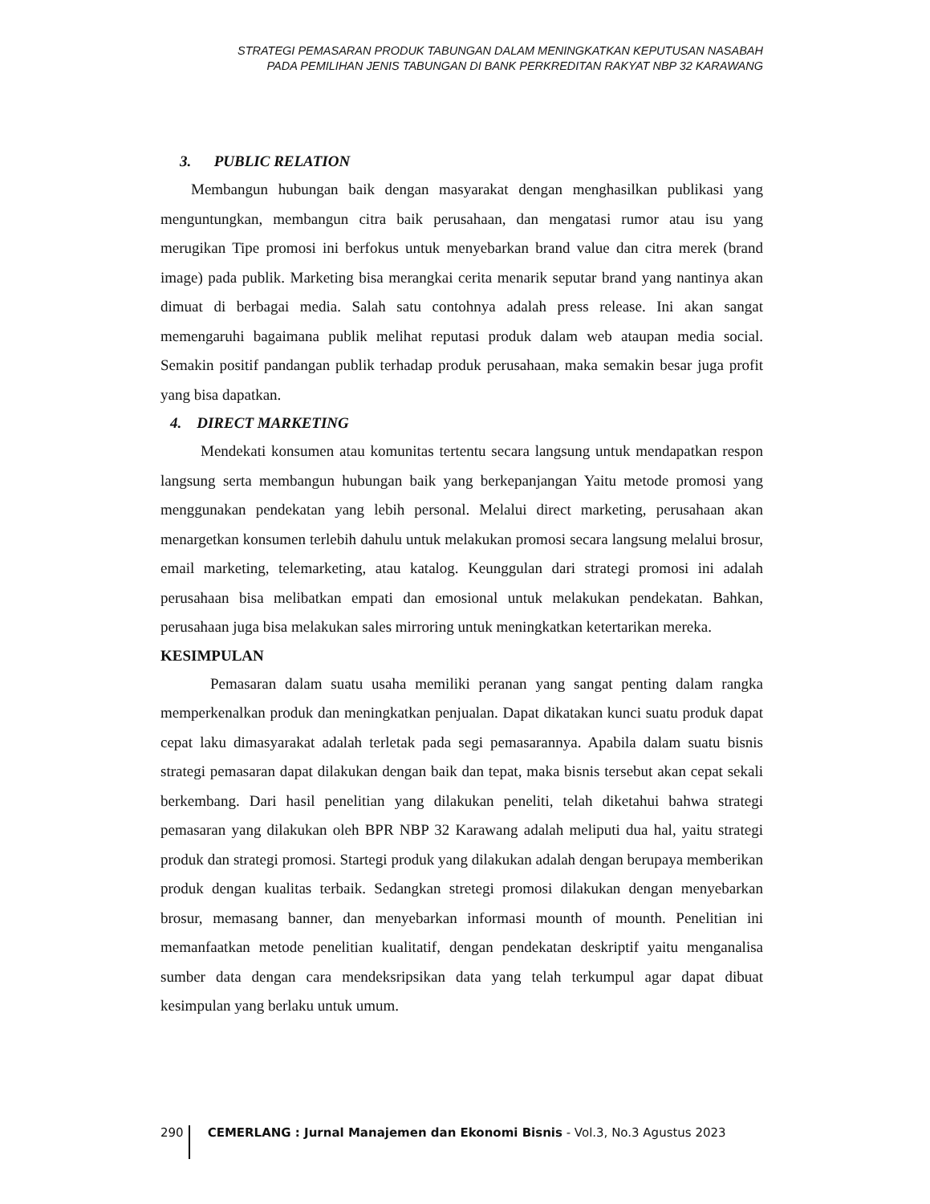STRATEGI PEMASARAN PRODUK TABUNGAN DALAM MENINGKATKAN KEPUTUSAN NASABAH
PADA PEMILIHAN JENIS TABUNGAN DI BANK PERKREDITAN RAKYAT NBP 32 KARAWANG
3. PUBLIC RELATION
Membangun hubungan baik dengan masyarakat dengan menghasilkan publikasi yang menguntungkan, membangun citra baik perusahaan, dan mengatasi rumor atau isu yang merugikan Tipe promosi ini berfokus untuk menyebarkan brand value dan citra merek (brand image) pada publik. Marketing bisa merangkai cerita menarik seputar brand yang nantinya akan dimuat di berbagai media. Salah satu contohnya adalah press release. Ini akan sangat memengaruhi bagaimana publik melihat reputasi produk dalam web ataupan media social. Semakin positif pandangan publik terhadap produk perusahaan, maka semakin besar juga profit yang bisa dapatkan.
4. DIRECT MARKETING
Mendekati konsumen atau komunitas tertentu secara langsung untuk mendapatkan respon langsung serta membangun hubungan baik yang berkepanjangan Yaitu metode promosi yang menggunakan pendekatan yang lebih personal. Melalui direct marketing, perusahaan akan menargetkan konsumen terlebih dahulu untuk melakukan promosi secara langsung melalui brosur, email marketing, telemarketing, atau katalog. Keunggulan dari strategi promosi ini adalah perusahaan bisa melibatkan empati dan emosional untuk melakukan pendekatan. Bahkan, perusahaan juga bisa melakukan sales mirroring untuk meningkatkan ketertarikan mereka.
KESIMPULAN
Pemasaran dalam suatu usaha memiliki peranan yang sangat penting dalam rangka memperkenalkan produk dan meningkatkan penjualan. Dapat dikatakan kunci suatu produk dapat cepat laku dimasyarakat adalah terletak pada segi pemasarannya. Apabila dalam suatu bisnis strategi pemasaran dapat dilakukan dengan baik dan tepat, maka bisnis tersebut akan cepat sekali berkembang. Dari hasil penelitian yang dilakukan peneliti, telah diketahui bahwa strategi pemasaran yang dilakukan oleh BPR NBP 32 Karawang adalah meliputi dua hal, yaitu strategi produk dan strategi promosi. Startegi produk yang dilakukan adalah dengan berupaya memberikan produk dengan kualitas terbaik. Sedangkan stretegi promosi dilakukan dengan menyebarkan brosur, memasang banner, dan menyebarkan informasi mounth of mounth. Penelitian ini memanfaatkan metode penelitian kualitatif, dengan pendekatan deskriptif yaitu menganalisa sumber data dengan cara mendeksripsikan data yang telah terkumpul agar dapat dibuat kesimpulan yang berlaku untuk umum.
290 CEMERLANG : Jurnal Manajemen dan Ekonomi Bisnis - Vol.3, No.3 Agustus 2023